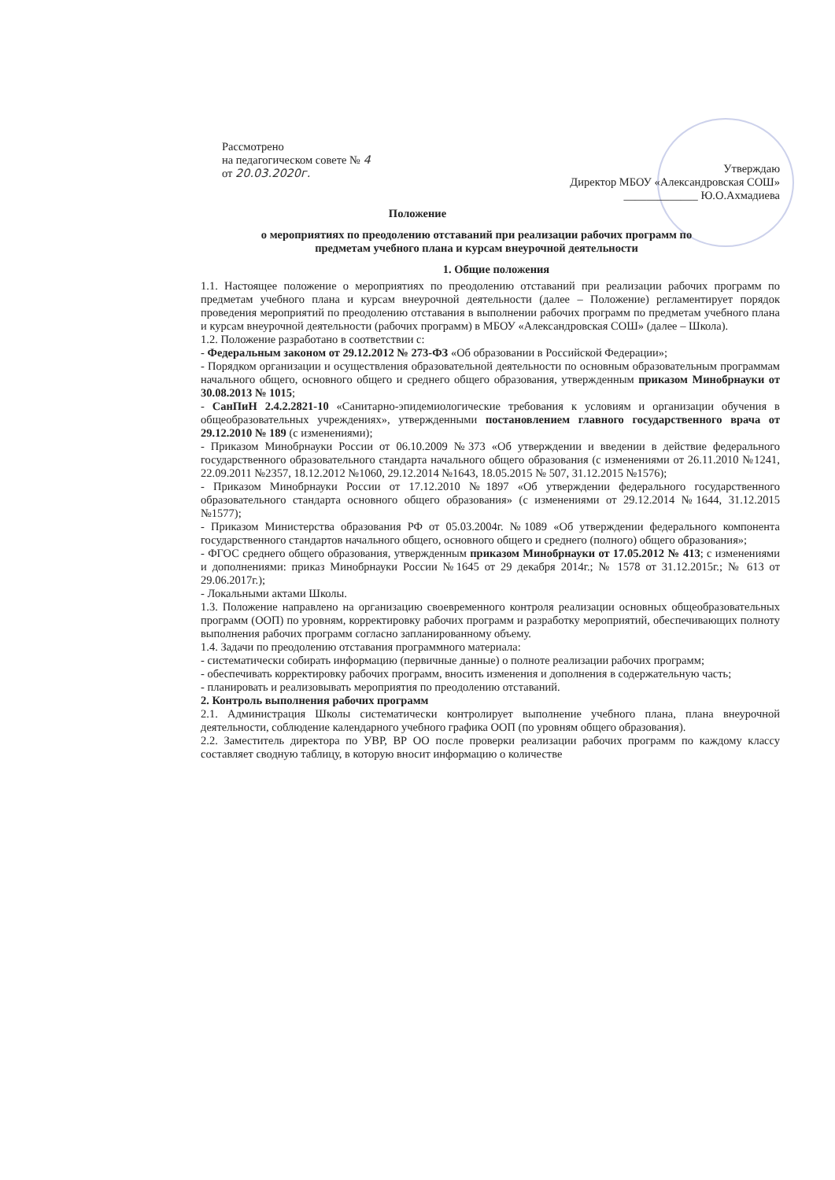Рассмотрено
на педагогическом совете № 4
от 20.03.2020г.
Утверждаю
Директор МБОУ «Александровская СОШ»
_____________ Ю.О.Ахмадиева
Положение
о мероприятиях по преодолению отставаний при реализации рабочих программ по предметам учебного плана и курсам внеурочной деятельности
1. Общие положения
1.1. Настоящее положение о мероприятиях по преодолению отставаний при реализации рабочих программ по предметам учебного плана и курсам внеурочной деятельности (далее – Положение) регламентирует порядок проведения мероприятий по преодолению отставания в выполнении рабочих программ по предметам учебного плана и курсам внеурочной деятельности (рабочих программ) в МБОУ «Александровская СОШ» (далее – Школа).
1.2. Положение разработано в соответствии с:
- Федеральным законом от 29.12.2012 № 273-ФЗ «Об образовании в Российской Федерации»;
- Порядком организации и осуществления образовательной деятельности по основным образовательным программам начального общего, основного общего и среднего общего образования, утвержденным приказом Минобрнауки от 30.08.2013 № 1015;
- СанПиН 2.4.2.2821-10 «Санитарно-эпидемиологические требования к условиям и организации обучения в общеобразовательных учреждениях», утвержденными постановлением главного государственного врача от 29.12.2010 № 189 (с изменениями);
- Приказом Минобрнауки России от 06.10.2009 №373 «Об утверждении и введении в действие федерального государственного образовательного стандарта начального общего образования (с изменениями от 26.11.2010 №1241, 22.09.2011 №2357, 18.12.2012 №1060, 29.12.2014 №1643, 18.05.2015 № 507, 31.12.2015 №1576);
- Приказом Минобрнауки России от 17.12.2010 №1897 «Об утверждении федерального государственного образовательного стандарта основного общего образования» (с изменениями от 29.12.2014 №1644, 31.12.2015 №1577);
- Приказом Министерства образования РФ от 05.03.2004г. №1089 «Об утверждении федерального компонента государственного стандартов начального общего, основного общего и среднего (полного) общего образования»;
- ФГОС среднего общего образования, утвержденным приказом Минобрнауки от 17.05.2012 № 413; с изменениями и дополнениями: приказ Минобрнауки России №1645 от 29 декабря 2014г.; № 1578 от 31.12.2015г.; № 613 от 29.06.2017г.);
- Локальными актами Школы.
1.3. Положение направлено на организацию своевременного контроля реализации основных общеобразовательных программ (ООП) по уровням, корректировку рабочих программ и разработку мероприятий, обеспечивающих полноту выполнения рабочих программ согласно запланированному объему.
1.4. Задачи по преодолению отставания программного материала:
- систематически собирать информацию (первичные данные) о полноте реализации рабочих программ;
- обеспечивать корректировку рабочих программ, вносить изменения и дополнения в содержательную часть;
- планировать и реализовывать мероприятия по преодолению отставаний.
2. Контроль выполнения рабочих программ
2.1. Администрация Школы систематически контролирует выполнение учебного плана, плана внеурочной деятельности, соблюдение календарного учебного графика ООП (по уровням общего образования).
2.2. Заместитель директора по УВР, ВР ОО после проверки реализации рабочих программ по каждому классу составляет сводную таблицу, в которую вносит информацию о количестве